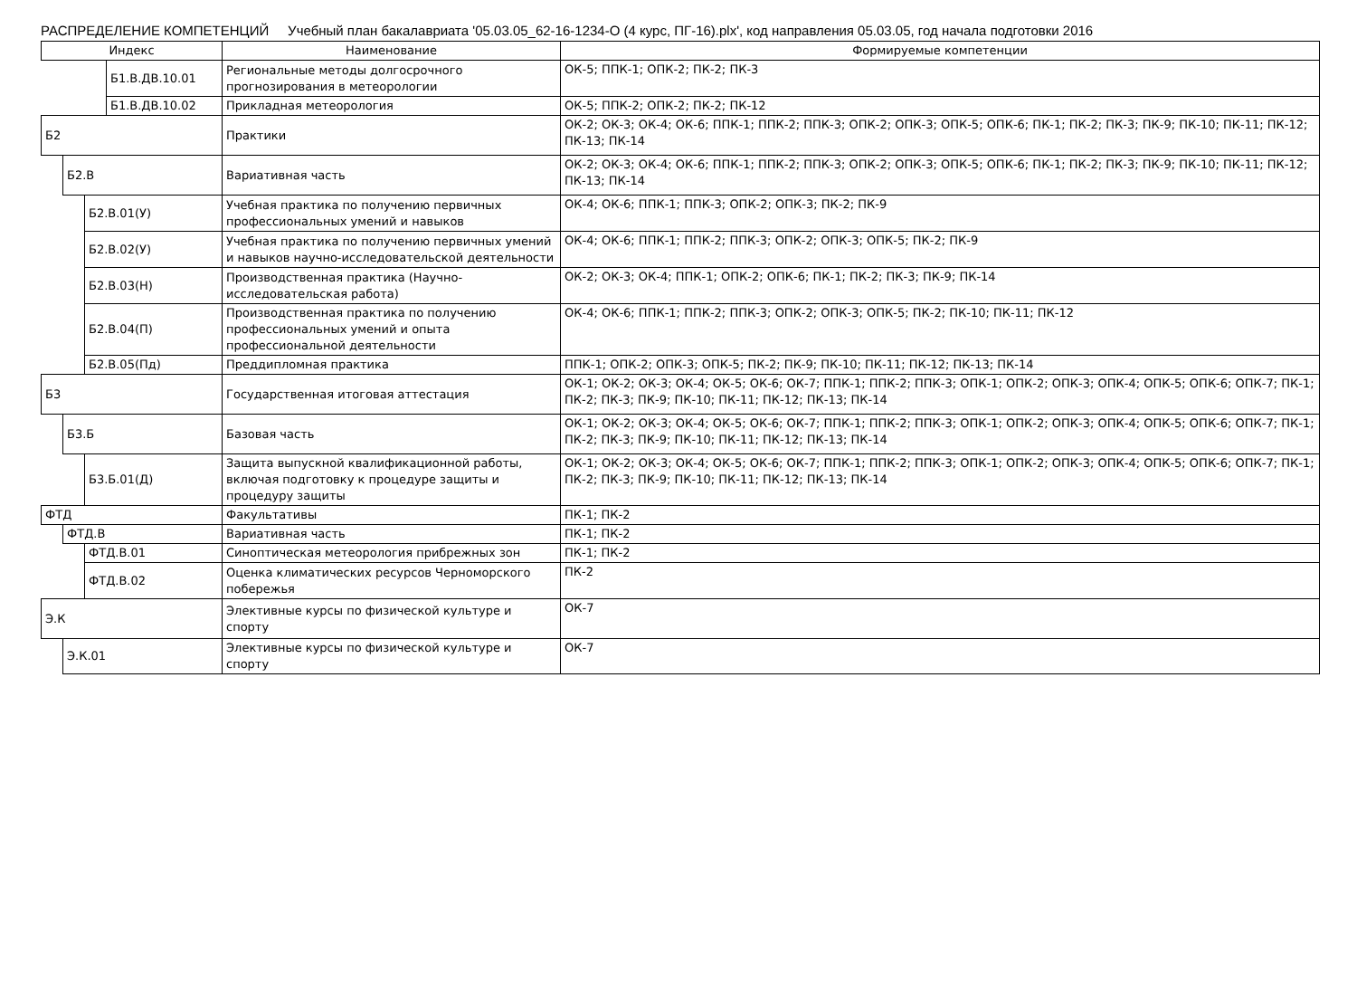РАСПРЕДЕЛЕНИЕ КОМПЕТЕНЦИЙ Учебный план бакалавриата '05.03.05_62-16-1234-О (4 курс, ПГ-16).plx', код направления 05.03.05, год начала подготовки 2016
| Индекс | | | | Наименование | Формируемые компетенции |
| --- | --- | --- | --- | --- | --- |
| | | | Б1.В.ДВ.10.01 | Региональные методы долгосрочного прогнозирования в метеорологии | ОК-5; ППК-1; ОПК-2; ПК-2; ПК-3 |
| | | | Б1.В.ДВ.10.02 | Прикладная метеорология | ОК-5; ППК-2; ОПК-2; ПК-2; ПК-12 |
| Б2 | | | | Практики | ОК-2; ОК-3; ОК-4; ОК-6; ППК-1; ППК-2; ППК-3; ОПК-2; ОПК-3; ОПК-5; ОПК-6; ПК-1; ПК-2; ПК-3; ПК-9; ПК-10; ПК-11; ПК-12; ПК-13; ПК-14 |
| | Б2.В | | | Вариативная часть | ОК-2; ОК-3; ОК-4; ОК-6; ППК-1; ППК-2; ППК-3; ОПК-2; ОПК-3; ОПК-5; ОПК-6; ПК-1; ПК-2; ПК-3; ПК-9; ПК-10; ПК-11; ПК-12; ПК-13; ПК-14 |
| | | Б2.В.01(У) | | Учебная практика по получению первичных профессиональных умений и навыков | ОК-4; ОК-6; ППК-1; ППК-3; ОПК-2; ОПК-3; ПК-2; ПК-9 |
| | | Б2.В.02(У) | | Учебная практика по получению первичных умений и навыков научно-исследовательской деятельности | ОК-4; ОК-6; ППК-1; ППК-2; ППК-3; ОПК-2; ОПК-3; ОПК-5; ПК-2; ПК-9 |
| | | Б2.В.03(Н) | | Производственная практика (Научно-исследовательская работа) | ОК-2; ОК-3; ОК-4; ППК-1; ОПК-2; ОПК-6; ПК-1; ПК-2; ПК-3; ПК-9; ПК-14 |
| | | Б2.В.04(П) | | Производственная практика по получению профессиональных умений и опыта профессиональной деятельности | ОК-4; ОК-6; ППК-1; ППК-2; ППК-3; ОПК-2; ОПК-3; ОПК-5; ПК-2; ПК-10; ПК-11; ПК-12 |
| | | Б2.В.05(Пд) | | Преддипломная практика | ППК-1; ОПК-2; ОПК-3; ОПК-5; ПК-2; ПК-9; ПК-10; ПК-11; ПК-12; ПК-13; ПК-14 |
| Б3 | | | | Государственная итоговая аттестация | ОК-1; ОК-2; ОК-3; ОК-4; ОК-5; ОК-6; ОК-7; ППК-1; ППК-2; ППК-3; ОПК-1; ОПК-2; ОПК-3; ОПК-4; ОПК-5; ОПК-6; ОПК-7; ПК-1; ПК-2; ПК-3; ПК-9; ПК-10; ПК-11; ПК-12; ПК-13; ПК-14 |
| | Б3.Б | | | Базовая часть | ОК-1; ОК-2; ОК-3; ОК-4; ОК-5; ОК-6; ОК-7; ППК-1; ППК-2; ППК-3; ОПК-1; ОПК-2; ОПК-3; ОПК-4; ОПК-5; ОПК-6; ОПК-7; ПК-1; ПК-2; ПК-3; ПК-9; ПК-10; ПК-11; ПК-12; ПК-13; ПК-14 |
| | | Б3.Б.01(Д) | | Защита выпускной квалификационной работы, включая подготовку к процедуре защиты и процедуру защиты | ОК-1; ОК-2; ОК-3; ОК-4; ОК-5; ОК-6; ОК-7; ППК-1; ППК-2; ППК-3; ОПК-1; ОПК-2; ОПК-3; ОПК-4; ОПК-5; ОПК-6; ОПК-7; ПК-1; ПК-2; ПК-3; ПК-9; ПК-10; ПК-11; ПК-12; ПК-13; ПК-14 |
| ФТД | | | | Факультативы | ПК-1; ПК-2 |
| | ФТД.В | | | Вариативная часть | ПК-1; ПК-2 |
| | | ФТД.В.01 | | Синоптическая метеорология прибрежных зон | ПК-1; ПК-2 |
| | | ФТД.В.02 | | Оценка климатических ресурсов Черноморского побережья | ПК-2 |
| Э.К | | | | Элективные курсы по физической культуре и спорту | ОК-7 |
| | Э.К.01 | | | Элективные курсы по физической культуре и спорту | ОК-7 |